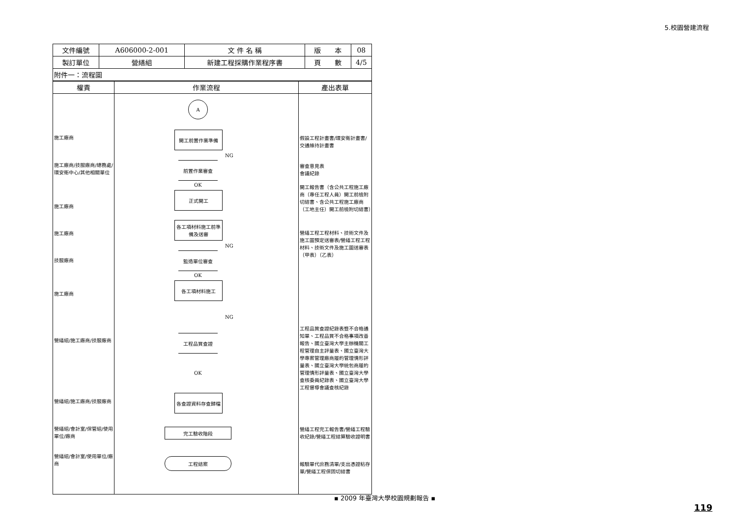5.校園營建流程
| 文件編號 | A606000-2-001 | 文 件 名 稱 | 版 本 | 08 |
| 製訂單位 | 營繕組 | 新建工程採購作業程序書 | 頁 數 | 4/5 |
| 附件一：流程圖 | | | | |
| 權責 | 作業流程 | 產出表單 |
| --- | --- | --- |
| 施工廠商 施工廠商/技服廠商/總務處/環安衛中心/其他相關單位 施工廠商 施工廠商 技服廠商 施工廠商 營繕組/施工廠商/技服廠商 營繕組/施工廠商/技服廠商 營繕組/會計室/保管組/使用單位/廠商 營繕組/會計室/使用單位/廠商 | A 開工前置作業準備 NG 前置作業審查 OK 正式開工 各工項材料施工前準備及送審 NG 監造單位審查 OK 各工項材料施工 NG 工程品質查證 OK 各查證資料存查歸檔 完工驗收階段 工程結案 | 假設工程計畫書/環安衛計畫書/交通維持計畫書 審查意見表 會議紀錄 開工報告書（含公共工程施工廠商（專任工程人員）開工前檢附切結書、含公共工程施工廠商（工地主任）開工前檢附切結書） 營繕工程工程材料、技術文件及施工圖預定送審表/營繕工程工程材料、技術文件及施工圖送審表（甲表）（乙表） 工程品質查證紀錄表暨不合格通知單、工程品質不合格事項改善報告、國立臺灣大學主辦機關工程管理自主評量表、國立臺灣大學專案管理廠商履約管理情形評量表、國立臺灣大學統包商履約管理情形評量表、國立臺灣大學查核委員紀錄表、國立臺灣大學工程督導會議查核紀錄 營繕工程完工報告書/營繕工程驗收紀錄/營繕工程結算驗收證明書 報驗單代庶務清單/支出憑證粘存單/營繕工程保固切結書 |
▪ 2009 年臺灣大學校園規劃報告 ▪
119